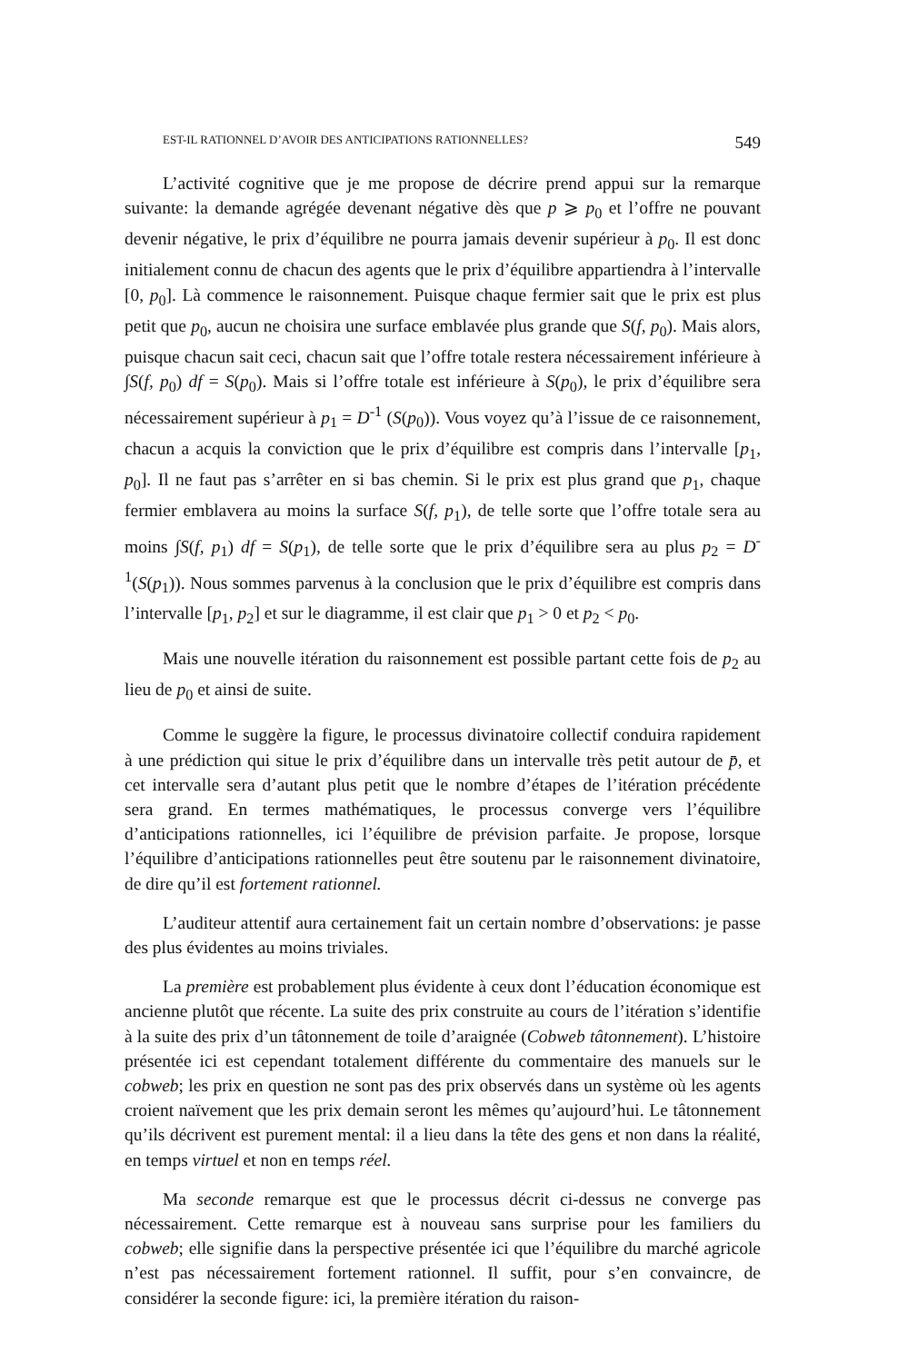EST-IL RATIONNEL D’AVOIR DES ANTICIPATIONS RATIONNELLES? 549
L’activité cognitive que je me propose de décrire prend appui sur la remarque suivante: la demande agrégée devenant négative dès que p ⩾ p<sub>0</sub> et l’offre ne pouvant devenir négative, le prix d’équilibre ne pourra jamais devenir supérieur à p<sub>0</sub>. Il est donc initialement connu de chacun des agents que le prix d’équilibre appartiendra à l’intervalle [0, p<sub>0</sub>]. Là commence le raisonnement. Puisque chaque fermier sait que le prix est plus petit que p<sub>0</sub>, aucun ne choisira une surface emblavée plus grande que S(f, p<sub>0</sub>). Mais alors, puisque chacun sait ceci, chacun sait que l’offre totale restera nécessairement inférieure à ∫S(f, p<sub>0</sub>) df = S(p<sub>0</sub>). Mais si l’offre totale est inférieure à S(p<sub>0</sub>), le prix d’équilibre sera nécessairement supérieur à p<sub>1</sub> = D<sup>-1</sup> (S(p<sub>0</sub>)). Vous voyez qu’à l’issue de ce raisonnement, chacun a acquis la conviction que le prix d’équilibre est compris dans l’intervalle [p<sub>1</sub>, p<sub>0</sub>]. Il ne faut pas s’arrêter en si bas chemin. Si le prix est plus grand que p<sub>1</sub>, chaque fermier emblavera au moins la surface S(f, p<sub>1</sub>), de telle sorte que l’offre totale sera au moins ∫S(f, p<sub>1</sub>) df = S(p<sub>1</sub>), de telle sorte que le prix d’équilibre sera au plus p<sub>2</sub> = D<sup>-1</sup>(S(p<sub>1</sub>)). Nous sommes parvenus à la conclusion que le prix d’équilibre est compris dans l’intervalle [p<sub>1</sub>, p<sub>2</sub>] et sur le diagramme, il est clair que p<sub>1</sub> > 0 et p<sub>2</sub> < p<sub>0</sub>.
Mais une nouvelle itération du raisonnement est possible partant cette fois de p<sub>2</sub> au lieu de p<sub>0</sub> et ainsi de suite.
Comme le suggère la figure, le processus divinatoire collectif conduira rapidement à une prédiction qui situe le prix d’équilibre dans un intervalle très petit autour de p̄, et cet intervalle sera d’autant plus petit que le nombre d’étapes de l’itération précédente sera grand. En termes mathématiques, le processus converge vers l’équilibre d’anticipations rationnelles, ici l’équilibre de prévision parfaite. Je propose, lorsque l’équilibre d’anticipations rationnelles peut être soutenu par le raisonnement divinatoire, de dire qu’il est fortement rationnel.
L’auditeur attentif aura certainement fait un certain nombre d’observations: je passe des plus évidentes au moins triviales.
La première est probablement plus évidente à ceux dont l’éducation économique est ancienne plutôt que récente. La suite des prix construite au cours de l’itération s’identifie à la suite des prix d’un tâtonnement de toile d’araignée (Cobweb tâtonnement). L’histoire présentée ici est cependant totalement différente du commentaire des manuels sur le cobweb; les prix en question ne sont pas des prix observés dans un système où les agents croient naïvement que les prix demain seront les mêmes qu’aujourd’hui. Le tâtonnement qu’ils décrivent est purement mental: il a lieu dans la tête des gens et non dans la réalité, en temps virtuel et non en temps réel.
Ma seconde remarque est que le processus décrit ci-dessus ne converge pas nécessairement. Cette remarque est à nouveau sans surprise pour les familiers du cobweb; elle signifie dans la perspective présentée ici que l’équilibre du marché agricole n’est pas nécessairement fortement rationnel. Il suffit, pour s’en convaincre, de considérer la seconde figure: ici, la première itération du raison-